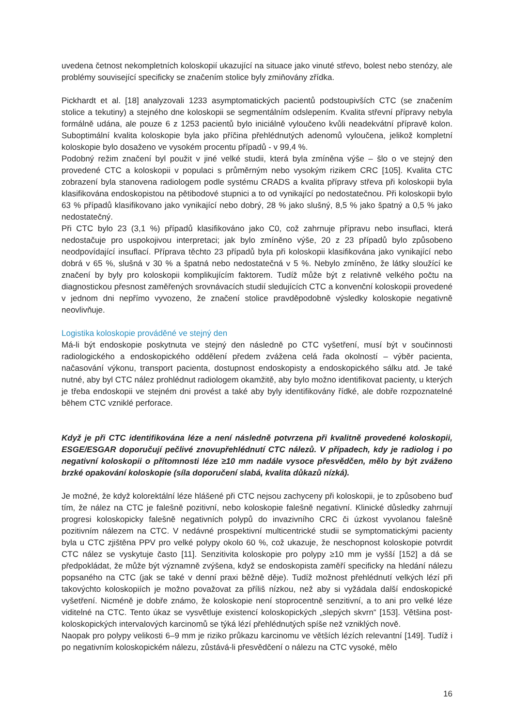uvedena četnost nekompletních koloskopií ukazující na situace jako vinuté střevo, bolest nebo stenózy, ale problémy související specificky se značením stolice byly zmiňovány zřídka.
Pickhardt et al. [18] analyzovali 1233 asymptomatických pacientů podstoupivších CTC (se značením stolice a tekutiny) a stejného dne koloskopii se segmentálním odslepením. Kvalita střevní přípravy nebyla formálně udána, ale pouze 6 z 1253 pacientů bylo iniciálně vyloučeno kvůli neadekvátní přípravě kolon. Suboptimální kvalita koloskopie byla jako příčina přehlédnutých adenomů vyloučena, jelikož kompletní koloskopie bylo dosaženo ve vysokém procentu případů - v 99,4 %.
Podobný režim značení byl použit v jiné velké studii, která byla zmíněna výše – šlo o ve stejný den provedené CTC a koloskopii v populaci s průměrným nebo vysokým rizikem CRC [105]. Kvalita CTC zobrazení byla stanovena radiologem podle systému CRADS a kvalita přípravy střeva při koloskopii byla klasifikována endoskopistou na pětibodové stupnici a to od vynikající po nedostatečnou. Při koloskopii bylo 63 % případů klasifikovano jako vynikající nebo dobrý, 28 % jako slušný, 8,5 % jako špatný a 0,5 % jako nedostatečný.
Při CTC bylo 23 (3,1 %) případů klasifikováno jako C0, což zahrnuje přípravu nebo insuflaci, která nedostačuje pro uspokojivou interpretaci; jak bylo zmíněno výše, 20 z 23 případů bylo způsobeno neodpovídající insuflací. Příprava těchto 23 případů byla při koloskopii klasifikována jako vynikající nebo dobrá v 65 %, slušná v 30 % a špatná nebo nedostatečná v 5 %. Nebylo zmíněno, že látky sloužící ke značení by byly pro koloskopii komplikujícím faktorem. Tudíž může být z relativně velkého počtu na diagnostickou přesnost zaměřených srovnávacích studií sledujících CTC a konvenční koloskopii provedené v jednom dni nepřímo vyvozeno, že značení stolice pravděpodobně výsledky koloskopie negativně neovlivňuje.
Logistika koloskopie prováděné ve stejný den
Má-li být endoskopie poskytnuta ve stejný den následně po CTC vyšetření, musí být v součinnosti radiologického a endoskopického oddělení předem zvážena celá řada okolností – výběr pacienta, načasování výkonu, transport pacienta, dostupnost endoskopisty a endoskopického sálku atd. Je také nutné, aby byl CTC nález prohlédnut radiologem okamžitě, aby bylo možno identifikovat pacienty, u kterých je třeba endoskopii ve stejném dni provést a také aby byly identifikovány řídké, ale dobře rozpoznatelné během CTC vzniklé perforace.
Když je při CTC identifikována léze a není následně potvrzena při kvalitně provedené koloskopii, ESGE/ESGAR doporučují pečlivé znovupřehlédnutí CTC nálezů. V případech, kdy je radiolog i po negativní koloskopii o přítomnosti léze ≥10 mm nadále vysoce přesvědčen, mělo by být zváženo brzké opakování koloskopie (síla doporučení slabá, kvalita důkazů nízká).
Je možné, že když kolorektální léze hlášené při CTC nejsou zachyceny při koloskopii, je to způsobeno buď tím, že nález na CTC je falešně pozitivní, nebo koloskopie falešně negativní. Klinické důsledky zahrnují progresi koloskopicky falešně negativních polypů do invazivního CRC či úzkost vyvolanou falešně pozitivním nálezem na CTC. V nedávné prospektivní multicentrické studii se symptomatickými pacienty byla u CTC zjištěna PPV pro velké polypy okolo 60 %, což ukazuje, že neschopnost koloskopie potvrdit CTC nález se vyskytuje často [11]. Senzitivita koloskopie pro polypy ≥10 mm je vyšší [152] a dá se předpokládat, že může být významně zvýšena, když se endoskopista zaměří specificky na hledání nálezu popsaného na CTC (jak se také v denní praxi běžně děje). Tudíž možnost přehlédnutí velkých lézí při takovýchto koloskopiích je možno považovat za příliš nízkou, než aby si vyžádala další endoskopické vyšetření. Nicméně je dobře známo, že koloskopie není stoprocentně senzitivní, a to ani pro velké léze viditelné na CTC. Tento úkaz se vysvětluje existencí koloskopických „slepých skvrn“ [153]. Většina post-koloskopických intervalových karcinomů se týká lézí přehlédnutých spíše než vzniklých nově.
Naopak pro polypy velikosti 6–9 mm je riziko průkazu karcinomu ve větších lézích relevantní [149]. Tudíž i po negativním koloskopickém nálezu, zůstává-li přesvědčení o nálezu na CTC vysoké, mělo
16